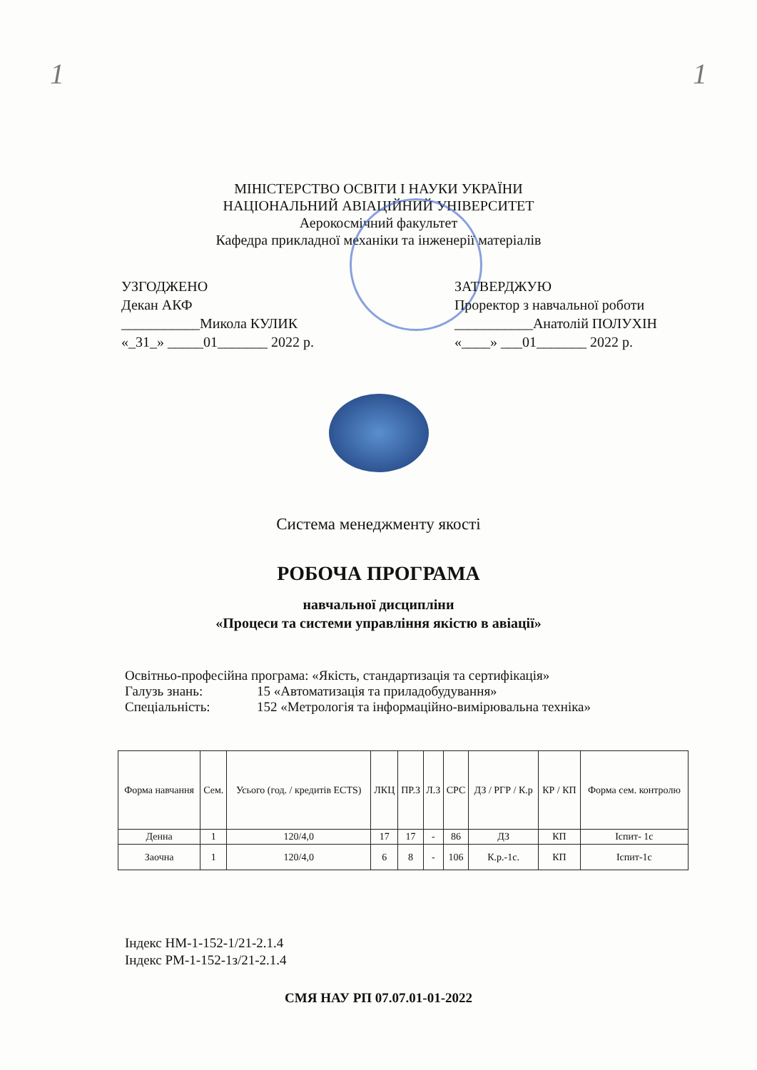1 1
МІНІСТЕРСТВО ОСВІТИ І НАУКИ УКРАЇНИ
НАЦІОНАЛЬНИЙ АВІАЦІЙНИЙ УНІВЕРСИТЕТ
Аерокосмічний факультет
Кафедра прикладної механіки та інженерії матеріалів
УЗГОДЖЕНО
Декан АКФ
___________Микола КУЛИК
«_31_» _____01_______ 2022 р.
ЗАТВЕРДЖУЮ
Проректор з навчальної роботи
___________Анатолій ПОЛУХІН
«____» ___01_______ 2022 р.
Система менеджменту якості
РОБОЧА ПРОГРАМА
навчальної дисципліни
«Процеси та системи управління якістю в авіації»
Освітньо-професійна програма: «Якість, стандартизація та сертифікація»
Галузь знань: 15 «Автоматизація та приладобудування»
Спеціальність: 152 «Метрологія та інформаційно-вимірювальна техніка»
| Форма навчання | Сем. | Усього (год. / кредитів ECTS) | ЛКЦ | ПР.З | Л.З | СРС | ДЗ / РГР / К.р | КР / КП | Форма сем. контролю |
| --- | --- | --- | --- | --- | --- | --- | --- | --- | --- |
| Денна | 1 | 120/4,0 | 17 | 17 | - | 86 | ДЗ | КП | Іспит- 1с |
| Заочна | 1 | 120/4,0 | 6 | 8 | - | 106 | К.р.-1с. | КП | Іспит-1с |
Індекс НМ-1-152-1/21-2.1.4
Індекс РМ-1-152-1з/21-2.1.4
СМЯ НАУ РП 07.07.01-01-2022